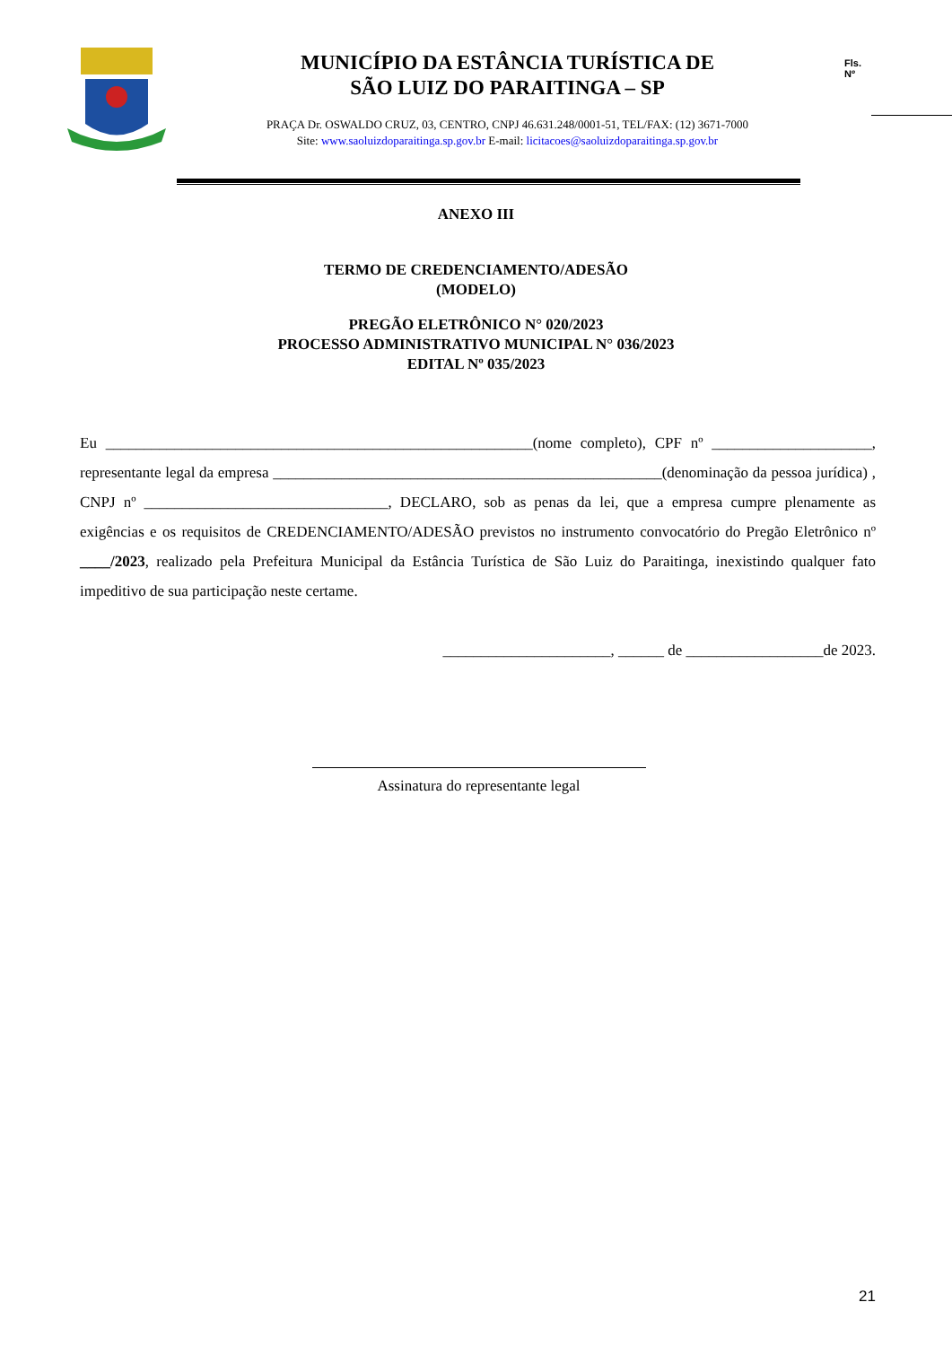MUNICÍPIO DA ESTÂNCIA TURÍSTICA DE
SÃO LUIZ DO PARAITINGA – SP
PRAÇA Dr. OSWALDO CRUZ, 03, CENTRO, CNPJ 46.631.248/0001-51, TEL/FAX: (12) 3671-7000
Site: www.saoluizdoparaitinga.sp.gov.br E-mail: licitacoes@saoluizdoparaitinga.sp.gov.br
Fls.
Nº
ANEXO III
TERMO DE CREDENCIAMENTO/ADESÃO
(MODELO)
PREGÃO ELETRÔNICO N° 020/2023
PROCESSO ADMINISTRATIVO MUNICIPAL N° 036/2023
EDITAL Nº 035/2023
Eu ________________________________________________________(nome completo), CPF nº _____________________, representante legal da empresa ___________________________________________________(denominação da pessoa jurídica) , CNPJ nº ________________________________, DECLARO, sob as penas da lei, que a empresa cumpre plenamente as exigências e os requisitos de CREDENCIAMENTO/ADESÃO previstos no instrumento convocatório do Pregão Eletrônico nº ____/2023, realizado pela Prefeitura Municipal da Estância Turística de São Luiz do Paraitinga, inexistindo qualquer fato impeditivo de sua participação neste certame.
______________________, ______ de __________________de 2023.
Assinatura do representante legal
21